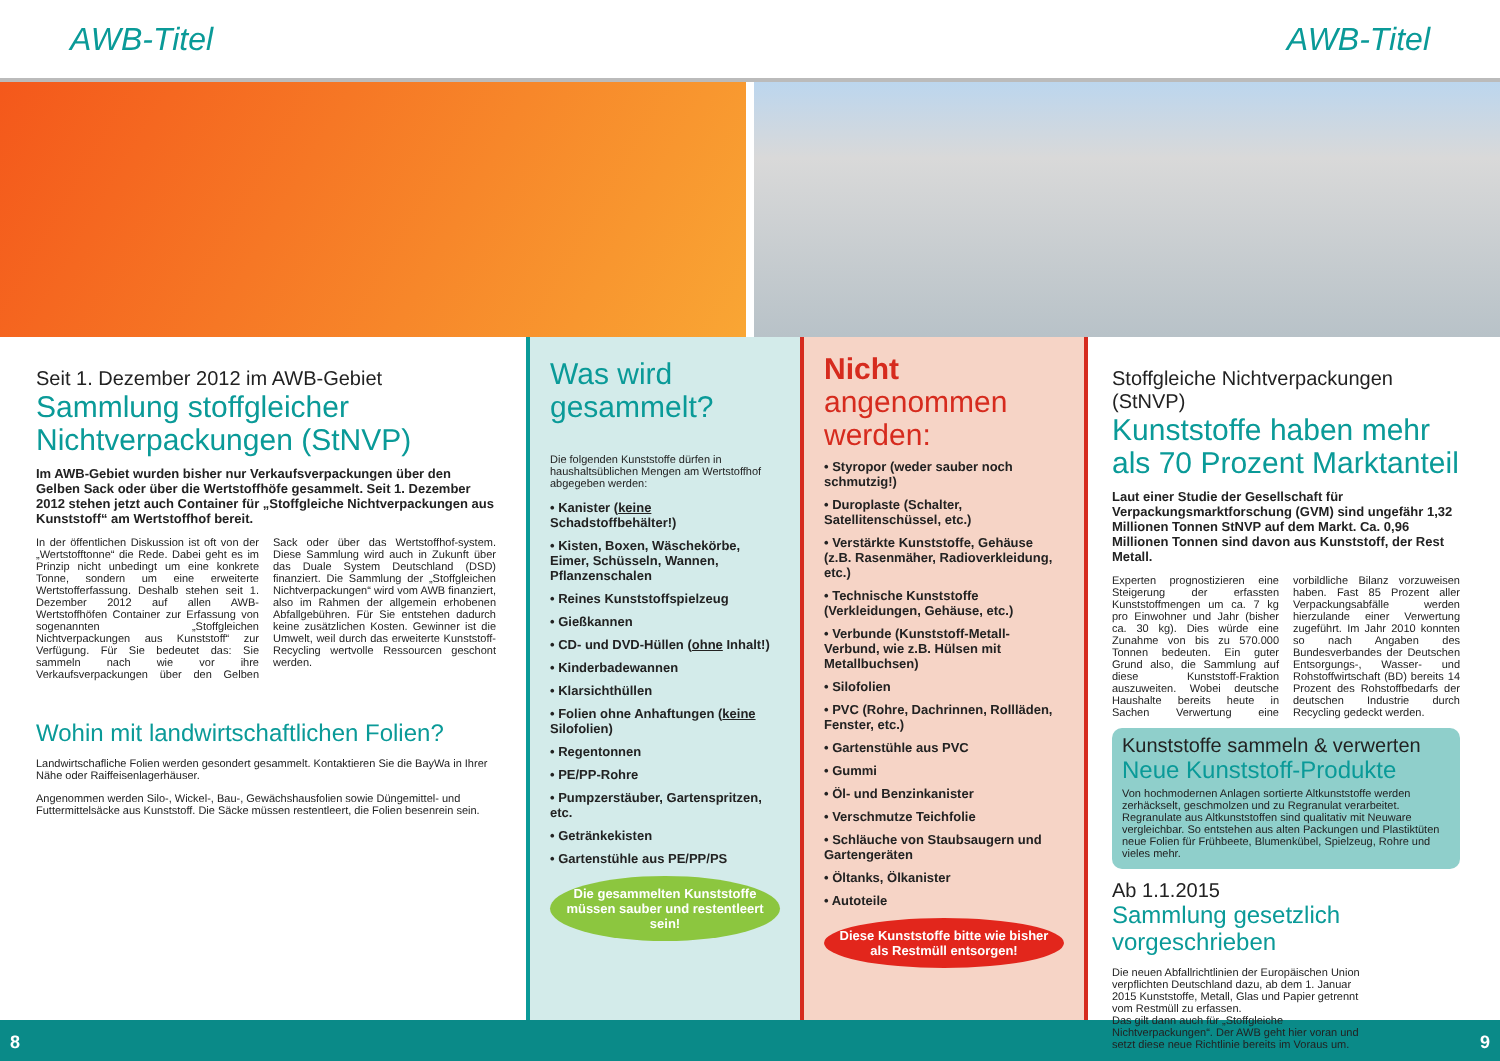AWB-Titel AWB-Titel
Seit 1. Dezember 2012 im AWB-Gebiet
Sammlung stoffgleicher Nichtverpackungen (StNVP)
Im AWB-Gebiet wurden bisher nur Verkaufsverpackungen über den Gelben Sack oder über die Wertstoffhöfe gesammelt. Seit 1. Dezember 2012 stehen jetzt auch Container für „Stoffgleiche Nichtverpackungen aus Kunststoff“ am Wertstoffhof bereit.
In der öffentlichen Diskussion ist oft von der „Wertstofftonne“ die Rede. Dabei geht es im Prinzip nicht unbedingt um eine konkrete Tonne, sondern um eine erweiterte Wertstofferfassung. Deshalb stehen seit 1. Dezember 2012 auf allen AWB-Wertstoffhöfen Container zur Erfassung von sogenannten „Stoffgleichen Nichtverpackungen aus Kunststoff“ zur Verfügung. Für Sie bedeutet das: Sie sammeln nach wie vor ihre Verkaufsverpackungen über den Gelben Sack oder über das Wertstoffhof-system. Diese Sammlung wird auch in Zukunft über das Duale System Deutschland (DSD) finanziert. Die Sammlung der „Stoffgleichen Nichtverpackungen“ wird vom AWB finanziert, also im Rahmen der allgemein erhobenen Abfallgebühren. Für Sie entstehen dadurch keine zusätzlichen Kosten. Gewinner ist die Umwelt, weil durch das erweiterte Kunststoff-Recycling wertvolle Ressourcen geschont werden.
Wohin mit landwirtschaftlichen Folien?
Landwirtschafliche Folien werden gesondert gesammelt. Kontaktieren Sie die BayWa in Ihrer Nähe oder Raiffeisenlagerhäuser.
Angenommen werden Silo-, Wickel-, Bau-, Gewächshausfolien sowie Düngemittel- und Futtermittelsäcke aus Kunststoff. Die Säcke müssen restentleert, die Folien besenrein sein.
Was wird gesammelt?
Die folgenden Kunststoffe dürfen in haushaltsüblichen Mengen am Wertstoffhof abgegeben werden:
• Kanister (keine Schadstoffbehälter!)
• Kisten, Boxen, Wäschekörbe, Eimer, Schüsseln, Wannen, Pflanzenschalen
• Reines Kunststoffspielzeug
• Gießkannen
• CD- und DVD-Hüllen (ohne Inhalt!)
• Kinderbadewannen
• Klarsichthüllen
• Folien ohne Anhaftungen (keine Silofolien)
• Regentonnen
• PE/PP-Rohre
• Pumpzerstäuber, Gartenspritzen, etc.
• Getränkekisten
• Gartenstühle aus PE/PP/PS
Die gesammelten Kunststoffe müssen sauber und restentleert sein!
Nicht
angenommen werden:
• Styropor (weder sauber noch schmutzig!)
• Duroplaste (Schalter, Satellitenschüssel, etc.)
• Verstärkte Kunststoffe, Gehäuse (z.B. Rasenmäher, Radioverkleidung, etc.)
• Technische Kunststoffe (Verkleidungen, Gehäuse, etc.)
• Verbunde (Kunststoff-Metall-Verbund, wie z.B. Hülsen mit Metallbuchsen)
• Silofolien
• PVC (Rohre, Dachrinnen, Rollläden, Fenster, etc.)
• Gartenstühle aus PVC
• Gummi
• Öl- und Benzinkanister
• Verschmutze Teichfolie
• Schläuche von Staubsaugern und Gartengeräten
• Öltanks, Ölkanister
• Autoteile
Diese Kunststoffe bitte wie bisher als Restmüll entsorgen!
Stoffgleiche Nichtverpackungen (StNVP)
Kunststoffe haben mehr als 70 Prozent Marktanteil
Laut einer Studie der Gesellschaft für Verpackungsmarktforschung (GVM) sind ungefähr 1,32 Millionen Tonnen StNVP auf dem Markt. Ca. 0,96 Millionen Tonnen sind davon aus Kunststoff, der Rest Metall.
Experten prognostizieren eine Steigerung der erfassten Kunststoffmengen um ca. 7 kg pro Einwohner und Jahr (bisher ca. 30 kg). Dies würde eine Zunahme von bis zu 570.000 Tonnen bedeuten. Ein guter Grund also, die Sammlung auf diese Kunststoff-Fraktion auszuweiten. Wobei deutsche Haushalte bereits heute in Sachen Verwertung eine vorbildliche Bilanz vorzuweisen haben. Fast 85 Prozent aller Verpackungsabfälle werden hierzulande einer Verwertung zugeführt. Im Jahr 2010 konnten so nach Angaben des Bundesverbandes der Deutschen Entsorgungs-, Wasser- und Rohstoffwirtschaft (BD) bereits 14 Prozent des Rohstoffbedarfs der deutschen Industrie durch Recycling gedeckt werden.
Kunststoffe sammeln & verwerten
Neue Kunststoff-Produkte
Von hochmodernen Anlagen sortierte Altkunststoffe werden zerhäckselt, geschmolzen und zu Regranulat verarbeitet. Regranulate aus Altkunststoffen sind qualitativ mit Neuware vergleichbar. So entstehen aus alten Packungen und Plastiktüten neue Folien für Frühbeete, Blumenkübel, Spielzeug, Rohre und vieles mehr.
Ab 1.1.2015
Sammlung gesetzlich vorgeschrieben
Die neuen Abfallrichtlinien der Europäischen Union verpflichten Deutschland dazu, ab dem 1. Januar 2015 Kunststoffe, Metall, Glas und Papier getrennt vom Restmüll zu erfassen.
Das gilt dann auch für „Stoffgleiche Nichtverpackungen“. Der AWB geht hier voran und setzt diese neue Richtlinie bereits im Voraus um.
8 9